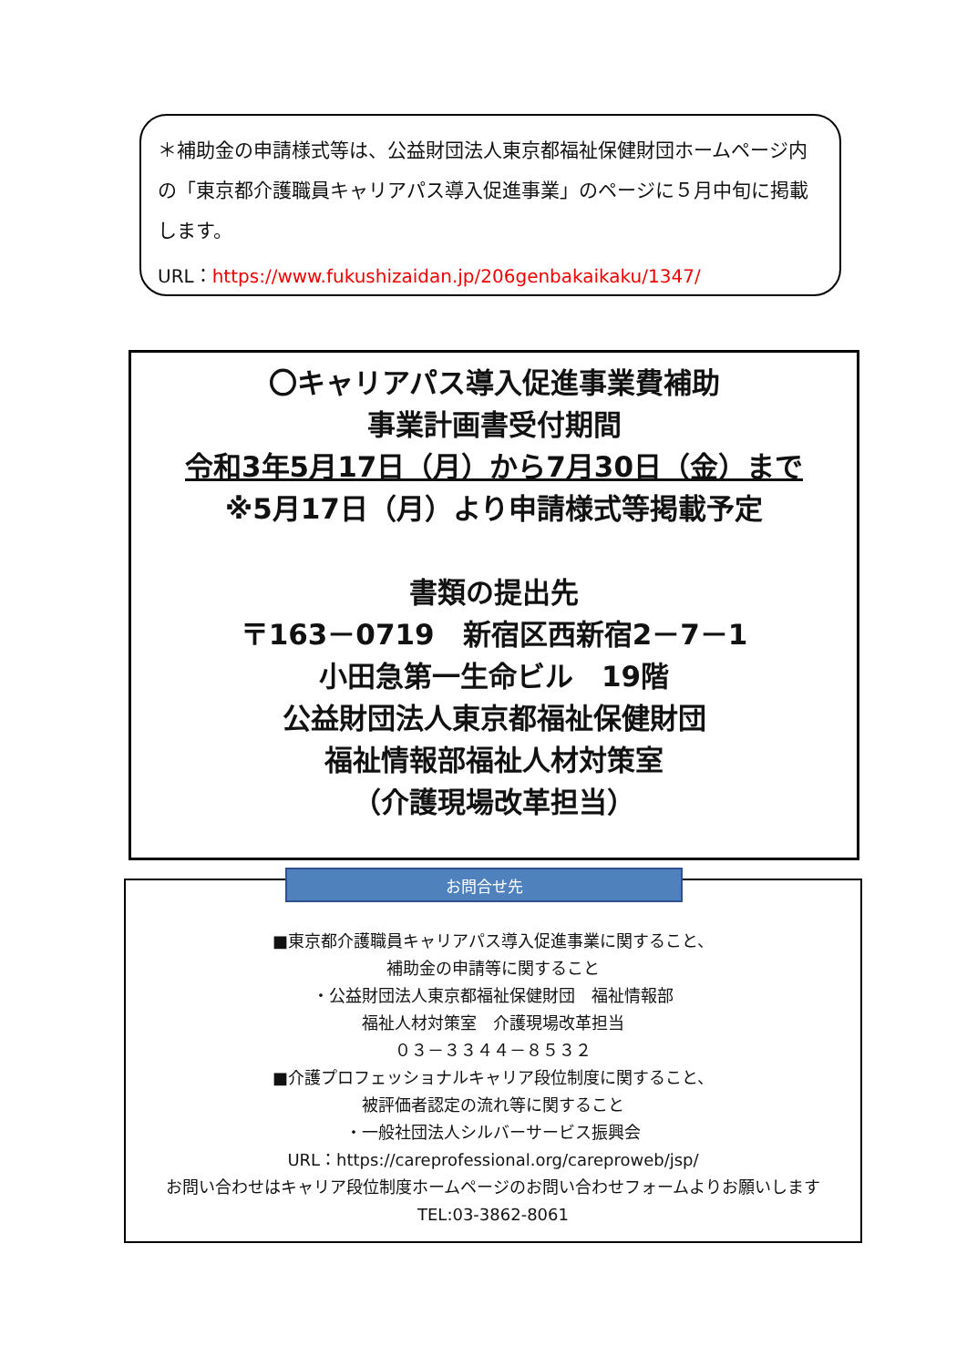＊補助金の申請様式等は、公益財団法人東京都福祉保健財団ホームページ内の「東京都介護職員キャリアパス導入促進事業」のページに５月中旬に掲載します。
URL：https://www.fukushizaidan.jp/206genbakaikaku/1347/
〇キャリアパス導入促進事業費補助
事業計画書受付期間
令和3年5月17日（月）から7月30日（金）まで
※5月17日（月）より申請様式等掲載予定
書類の提出先
〒163－0719　新宿区西新宿2－7－1
小田急第一生命ビル　19階
公益財団法人東京都福祉保健財団
福祉情報部福祉人材対策室
（介護現場改革担当）
■東京都介護職員キャリアパス導入促進事業に関すること、
補助金の申請等に関すること
・公益財団法人東京都福祉保健財団　福祉情報部
福祉人材対策室　介護現場改革担当
０３－３３４４－８５３２
■介護プロフェッショナルキャリア段位制度に関すること、
被評価者認定の流れ等に関すること
・一般社団法人シルバーサービス振興会
URL：https://careprofessional.org/careproweb/jsp/
お問い合わせはキャリア段位制度ホームページのお問い合わせフォームよりお願いします
TEL:03-3862-8061
お問合せ先